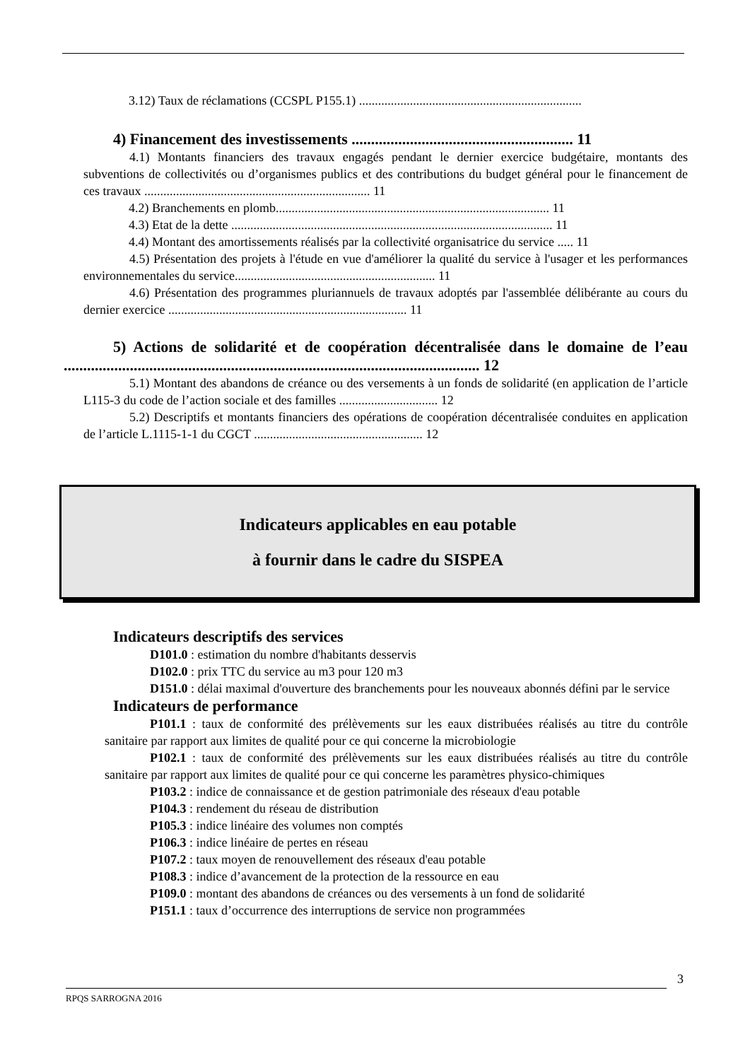3.12) Taux de réclamations (CCSPL P155.1) ......................................................................
4) Financement des investissements ......................................................... 11
4.1) Montants financiers des travaux engagés pendant le dernier exercice budgétaire, montants des subventions de collectivités ou d’organismes publics et des contributions du budget général pour le financement de ces travaux ....................................................................... 11
4.2) Branchements en plomb...................................................................................... 11
4.3) Etat de la dette ..................................................................................................... 11
4.4) Montant des amortissements réalisés par la collectivité organisatrice du service ..... 11
4.5) Présentation des projets à l'étude en vue d'améliorer la qualité du service à l'usager et les performances environnementales du service............................................................... 11
4.6) Présentation des programmes pluriannuels de travaux adoptés par l'assemblée délibérante au cours du dernier exercice ........................................................................... 11
5) Actions de solidarité et de coopération décentralisée dans le domaine de l’eau ........................................................................................................... 12
5.1) Montant des abandons de créance ou des versements à un fonds de solidarité (en application de l’article L115-3 du code de l’action sociale et des familles ............................... 12
5.2) Descriptifs et montants financiers des opérations de coopération décentralisée conduites en application de l’article L.1115-1-1 du CGCT ..................................................... 12
Indicateurs applicables en eau potable
à fournir dans le cadre du SISPEA
Indicateurs descriptifs des services
D101.0 : estimation du nombre d'habitants desservis
D102.0 : prix TTC du service au m3 pour 120 m3
D151.0 : délai maximal d'ouverture des branchements pour les nouveaux abonnés défini par le service
Indicateurs de performance
P101.1 : taux de conformité des prélèvements sur les eaux distribuées réalisés au titre du contrôle sanitaire par rapport aux limites de qualité pour ce qui concerne la microbiologie
P102.1 : taux de conformité des prélèvements sur les eaux distribuées réalisés au titre du contrôle sanitaire par rapport aux limites de qualité pour ce qui concerne les paramètres physico-chimiques
P103.2 : indice de connaissance et de gestion patrimoniale des réseaux d'eau potable
P104.3 : rendement du réseau de distribution
P105.3 : indice linéaire des volumes non comptés
P106.3 : indice linéaire de pertes en réseau
P107.2 : taux moyen de renouvellement des réseaux d'eau potable
P108.3 : indice d’avancement de la protection de la ressource en eau
P109.0 : montant des abandons de créances ou des versements à un fond de solidarité
P151.1 : taux d’occurrence des interruptions de service non programmées
3
RPQS SARROGNA 2016